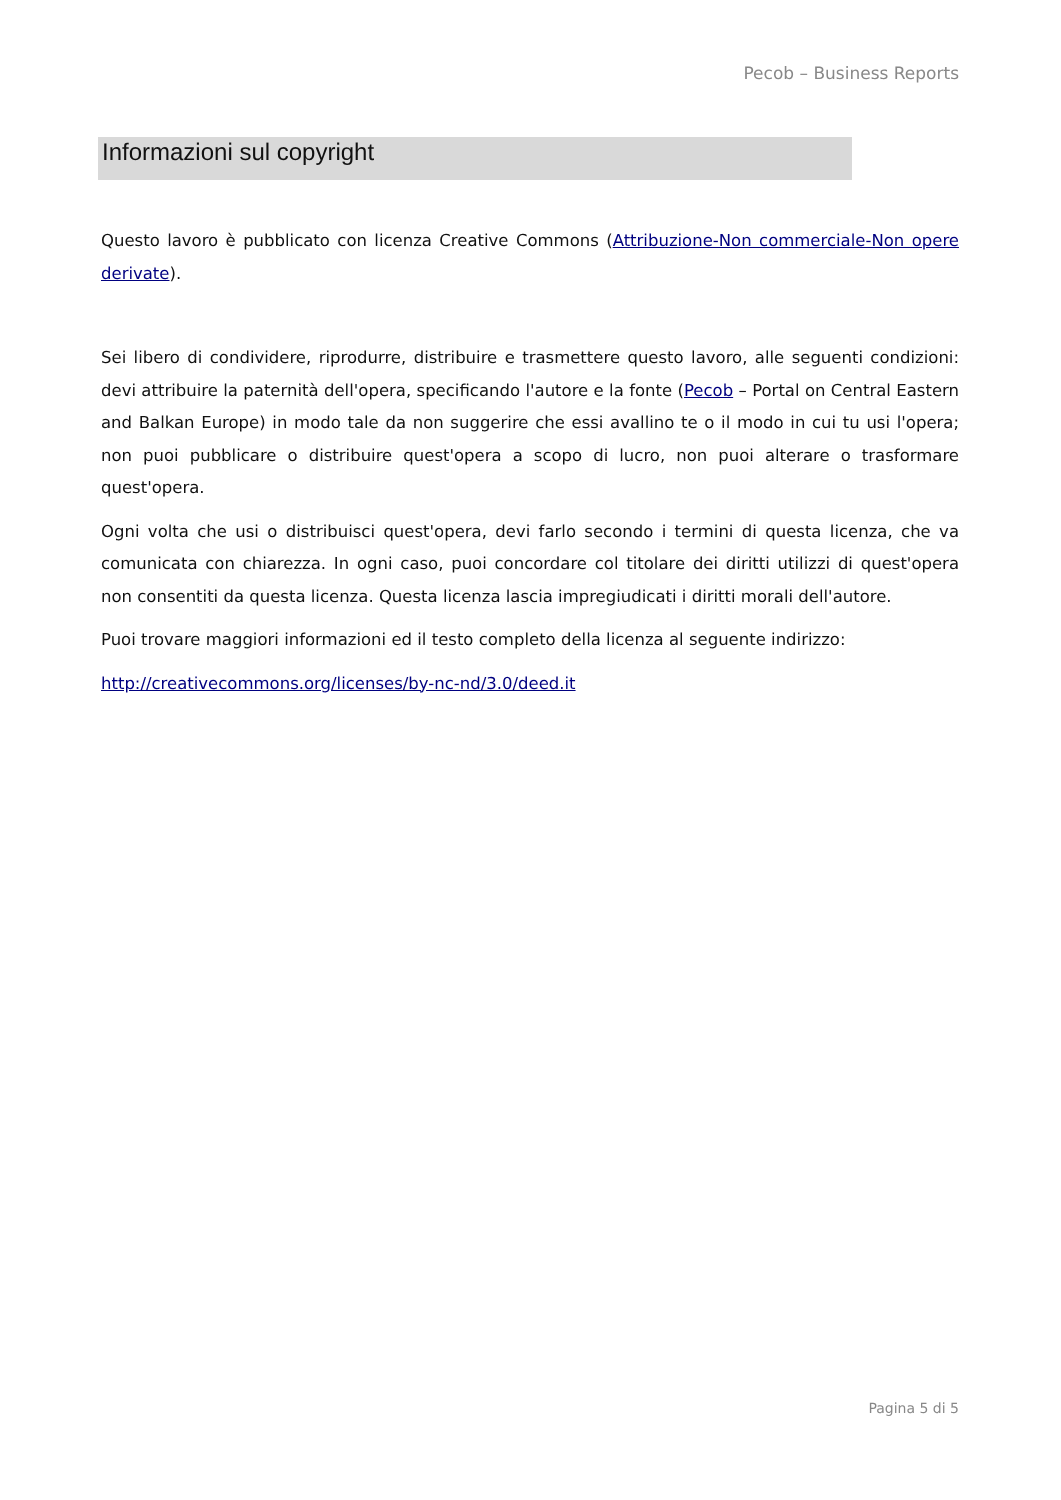Pecob – Business Reports
Informazioni sul copyright
Questo lavoro è pubblicato con licenza Creative Commons (Attribuzione-Non commerciale-Non opere derivate).
Sei libero di condividere, riprodurre, distribuire e trasmettere questo lavoro, alle seguenti condizioni: devi attribuire la paternità dell'opera, specificando l'autore e la fonte (Pecob – Portal on Central Eastern and Balkan Europe) in modo tale da non suggerire che essi avallino te o il modo in cui tu usi l'opera; non puoi pubblicare o distribuire quest'opera a scopo di lucro, non puoi alterare o trasformare quest'opera.
Ogni volta che usi o distribuisci quest'opera, devi farlo secondo i termini di questa licenza, che va comunicata con chiarezza. In ogni caso, puoi concordare col titolare dei diritti utilizzi di quest'opera non consentiti da questa licenza. Questa licenza lascia impregiudicati i diritti morali dell'autore.
Puoi trovare maggiori informazioni ed il testo completo della licenza al seguente indirizzo:
http://creativecommons.org/licenses/by-nc-nd/3.0/deed.it
Pagina 5 di 5